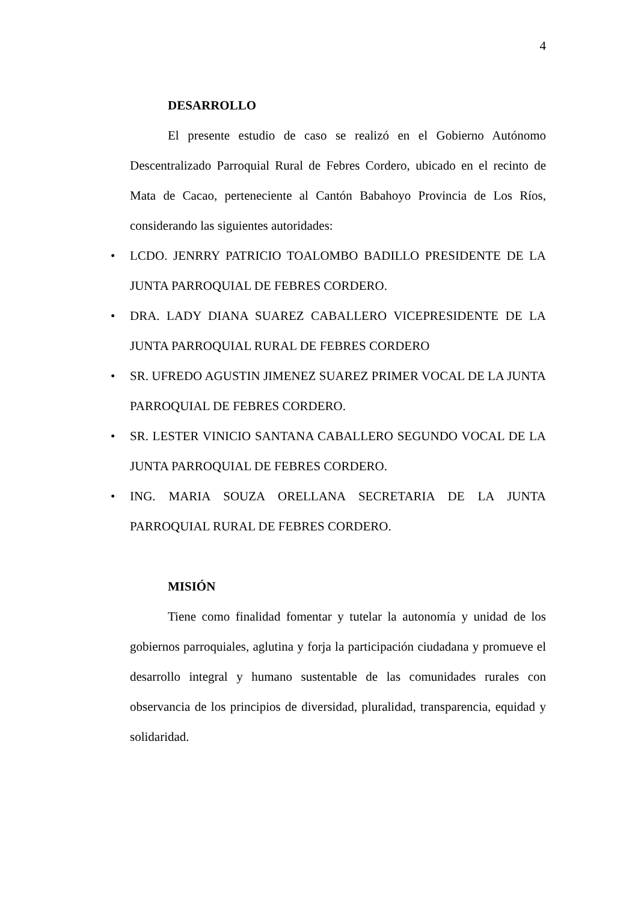4
DESARROLLO
El presente estudio de caso se realizó en el Gobierno Autónomo Descentralizado Parroquial Rural de Febres Cordero, ubicado en el recinto de Mata de Cacao, perteneciente al Cantón Babahoyo Provincia de Los Ríos, considerando las siguientes autoridades:
• LCDO. JENRRY PATRICIO TOALOMBO BADILLO PRESIDENTE DE LA JUNTA PARROQUIAL DE FEBRES CORDERO.
• DRA. LADY DIANA SUAREZ CABALLERO VICEPRESIDENTE DE LA JUNTA PARROQUIAL RURAL DE FEBRES CORDERO
• SR. UFREDO AGUSTIN JIMENEZ SUAREZ PRIMER VOCAL DE LA JUNTA PARROQUIAL DE FEBRES CORDERO.
• SR. LESTER VINICIO SANTANA CABALLERO SEGUNDO VOCAL DE LA JUNTA PARROQUIAL DE FEBRES CORDERO.
• ING. MARIA SOUZA ORELLANA SECRETARIA DE LA JUNTA PARROQUIAL RURAL DE FEBRES CORDERO.
MISIÓN
Tiene como finalidad fomentar y tutelar la autonomía y unidad de los gobiernos parroquiales, aglutina y forja la participación ciudadana y promueve el desarrollo integral y humano sustentable de las comunidades rurales con observancia de los principios de diversidad, pluralidad, transparencia, equidad y solidaridad.